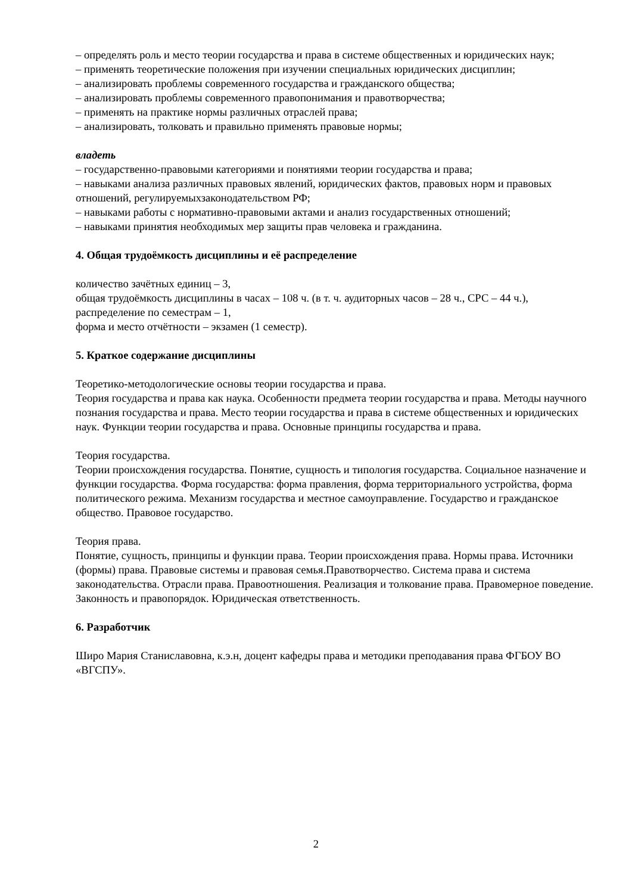– определять роль и место теории государства и права в системе общественных и юридических наук;
– применять теоретические положения при изучении специальных юридических дисциплин;
– анализировать проблемы современного государства и гражданского общества;
– анализировать проблемы современного правопонимания и правотворчества;
– применять на практике нормы различных отраслей права;
– анализировать, толковать и правильно применять правовые нормы;
владеть
– государственно-правовыми категориями и понятиями теории государства и права;
– навыками анализа различных правовых явлений, юридических фактов, правовых норм и правовых отношений, регулируемыхзаконодательством РФ;
– навыками работы с нормативно-правовыми актами и анализ государственных отношений;
– навыками принятия необходимых мер защиты прав человека и гражданина.
4. Общая трудоёмкость дисциплины и её распределение
количество зачётных единиц – 3,
общая трудоёмкость дисциплины в часах – 108 ч. (в т. ч. аудиторных часов – 28 ч., СРС – 44 ч.),
распределение по семестрам – 1,
форма и место отчётности – экзамен (1 семестр).
5. Краткое содержание дисциплины
Теоретико-методологические основы теории государства и права.
Теория государства и права как наука. Особенности предмета теории государства и права. Методы научного познания государства и права. Место теории государства и права в системе общественных и юридических наук. Функции теории государства и права. Основные принципы государства и права.
Теория государства.
Теории происхождения государства. Понятие, сущность и типология государства. Социальное назначение и функции государства. Форма государства: форма правления, форма территориального устройства, форма политического режима. Механизм государства и местное самоуправление. Государство и гражданское общество. Правовое государство.
Теория права.
Понятие, сущность, принципы и функции права. Теории происхождения права. Нормы права. Источники (формы) права. Правовые системы и правовая семья.Правотворчество. Система права и система законодательства. Отрасли права. Правоотношения. Реализация и толкование права. Правомерное поведение. Законность и правопорядок. Юридическая ответственность.
6. Разработчик
Широ Мария Станиславовна, к.э.н, доцент кафедры права и методики преподавания права ФГБОУ ВО «ВГСПУ».
2